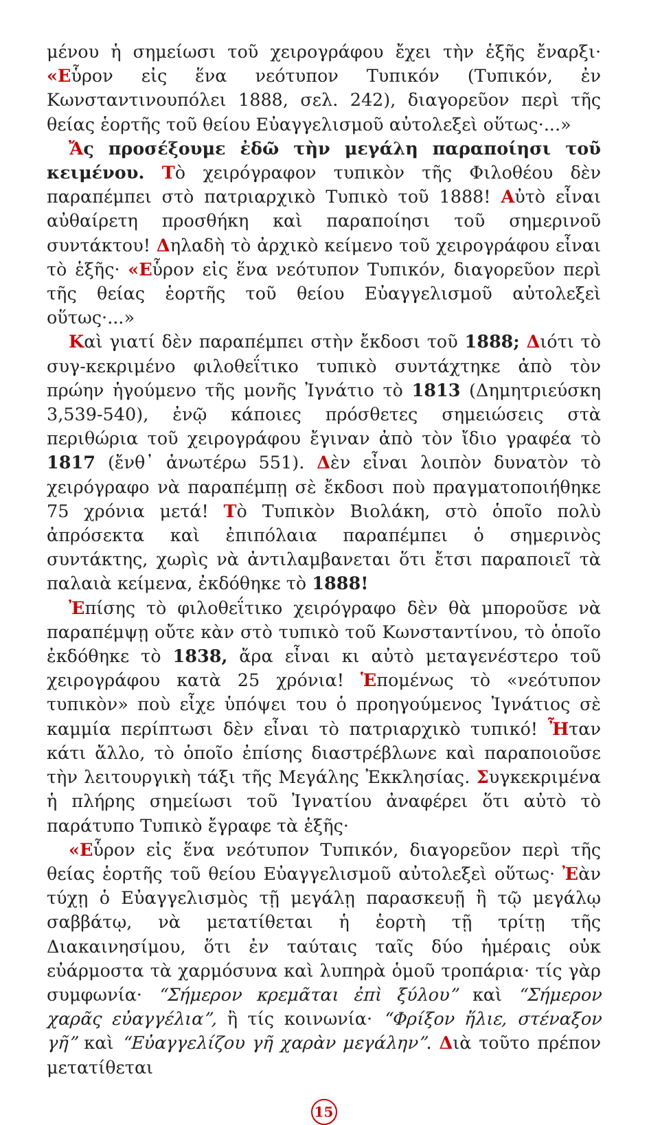μένου ἡ σημείωσι τοῦ χειρογράφου ἔχει τὴν ἑξῆς ἔναρξι· «Εὗρον εἰς ἕνα νεότυπον Τυπικόν (Τυπικόν, ἐν Κωνσταντινουπόλει 1888, σελ. 242), διαγορεῦον περὶ τῆς θείας ἑορτῆς τοῦ θείου Εὐαγγελισμοῦ αὐτολεξεὶ οὕτως·...»
Ἄς προσέξουμε ἐδῶ τὴν μεγάλη παραποίησι τοῦ κειμένου. Τὸ χειρόγραφον τυπικὸν τῆς Φιλοθέου δὲν παραπέμπει στὸ πατριαρχικὸ Τυπικὸ τοῦ 1888! Αὐτὸ εἶναι αὐθαίρετη προσθήκη καὶ παραποίησι τοῦ σημερινοῦ συντάκτου! Δηλαδὴ τὸ ἀρχικὸ κείμενο τοῦ χειρογράφου εἶναι τὸ ἑξῆς· «Εὗρον εἰς ἕνα νεότυπον Τυπικόν, διαγορεῦον περὶ τῆς θείας ἑορτῆς τοῦ θείου Εὐαγγελισμοῦ αὐτολεξεὶ οὕτως·...»
Καὶ γιατί δὲν παραπέμπει στὴν ἔκδοσι τοῦ 1888; Διότι τὸ συγ-κεκριμένο φιλοθεΐτικο τυπικὸ συντάχτηκε ἀπὸ τὸν πρώην ἡγούμενο τῆς μονῆς Ἰγνάτιο τὸ 1813 (Δημητριεύσκη 3,539-540), ἐνῷ κάποιες πρόσθετες σημειώσεις στὰ περιθώρια τοῦ χειρογράφου ἔγιναν ἀπὸ τὸν ἴδιο γραφέα τὸ 1817 (ἔνθ᾽ ἀνωτέρω 551). Δὲν εἶναι λοιπὸν δυνατὸν τὸ χειρόγραφο νὰ παραπέμπῃ σὲ ἔκδοσι ποὺ πραγματοποιήθηκε 75 χρόνια μετά! Τὸ Τυπικὸν Βιολάκη, στὸ ὁποῖο πολὺ ἀπρόσεκτα καὶ ἐπιπόλαια παραπέμπει ὁ σημερινὸς συντάκτης, χωρὶς νὰ ἀντιλαμβανεται ὅτι ἔτσι παραποιεῖ τὰ παλαιὰ κείμενα, ἐκδόθηκε τὸ 1888!
Ἐπίσης τὸ φιλοθεΐτικο χειρόγραφο δὲν θὰ μποροῦσε νὰ παραπέμψῃ οὔτε κὰν στὸ τυπικὸ τοῦ Κωνσταντίνου, τὸ ὁποῖο ἐκδόθηκε τὸ 1838, ἄρα εἶναι κι αὐτὸ μεταγενέστερο τοῦ χειρογράφου κατὰ 25 χρόνια! Ἑπομένως τὸ «νεότυπον τυπικὸν» ποὺ εἶχε ὑπόψει του ὁ προηγούμενος Ἰγνάτιος σὲ καμμία περίπτωσι δὲν εἶναι τὸ πατριαρχικὸ τυπικό! Ἦταν κάτι ἄλλο, τὸ ὁποῖο ἐπίσης διαστρέβλωνε καὶ παραποιοῦσε τὴν λειτουργικὴ τάξι τῆς Μεγάλης Ἐκκλησίας. Συγκεκριμένα ἡ πλήρης σημείωσι τοῦ Ἰγνατίου ἀναφέρει ὅτι αὐτὸ τὸ παράτυπο Τυπικὸ ἔγραφε τὰ ἑξῆς·
«Εὗρον εἰς ἕνα νεότυπον Τυπικόν, διαγορεῦον περὶ τῆς θείας ἑορτῆς τοῦ θείου Εὐαγγελισμοῦ αὐτολεξεὶ οὕτως· Ἐὰν τύχῃ ὁ Εὐαγγελισμὸς τῇ μεγάλῃ παρασκευῇ ἢ τῷ μεγάλῳ σαββάτῳ, νὰ μετατίθεται ἡ ἑορτὴ τῇ τρίτῃ τῆς Διακαινησίμου, ὅτι ἐν ταύταις ταῖς δύο ἡμέραις οὐκ εὐάρμοστα τὰ χαρμόσυνα καὶ λυπηρὰ ὁμοῦ τροπάρια· τίς γὰρ συμφωνία· “Σήμερον κρεμᾶται ἐπὶ ξύλου” καὶ “Σήμερον χαρᾶς εὐαγγέλια”, ἢ τίς κοινωνία· “Φρίξον ἥλιε, στέναξον γῆ” καὶ “Εὐαγγελίζου γῆ χαρὰν μεγάλην”. Διὰ τοῦτο πρέπον μετατίθεται
15